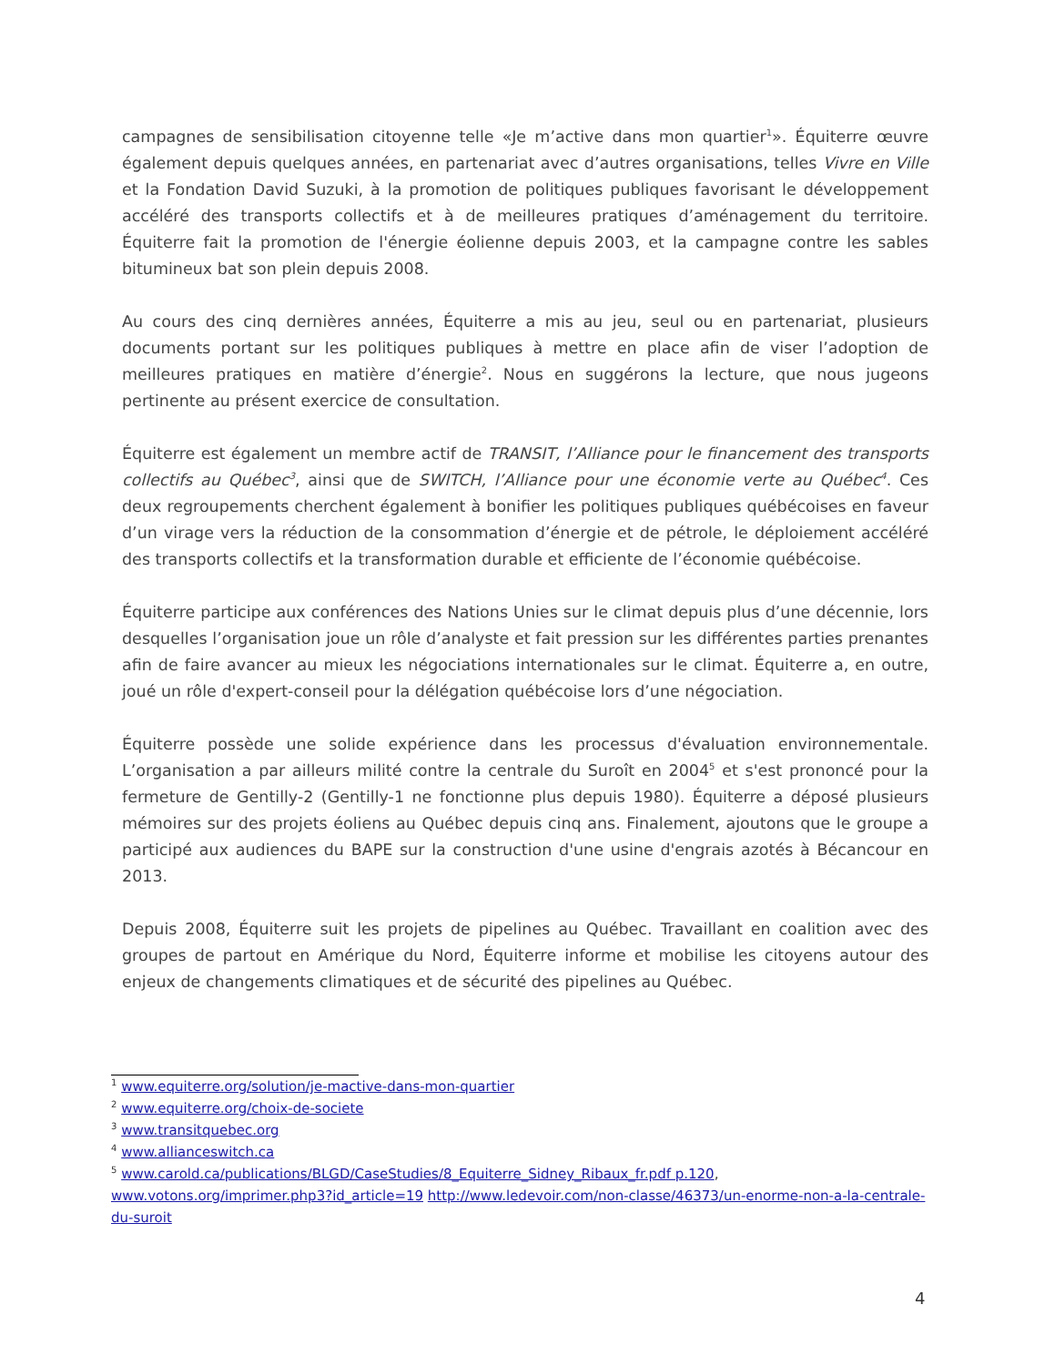campagnes de sensibilisation citoyenne telle «Je m’active dans mon quartier<sup>1</sup>». Équiterre œuvre également depuis quelques années, en partenariat avec d’autres organisations, telles Vivre en Ville et la Fondation David Suzuki, à la promotion de politiques publiques favorisant le développement accéléré des transports collectifs et à de meilleures pratiques d’aménagement du territoire. Équiterre fait la promotion de l'énergie éolienne depuis 2003, et la campagne contre les sables bitumineux bat son plein depuis 2008.
Au cours des cinq dernières années, Équiterre a mis au jeu, seul ou en partenariat, plusieurs documents portant sur les politiques publiques à mettre en place afin de viser l’adoption de meilleures pratiques en matière d’énergie<sup>2</sup>. Nous en suggérons la lecture, que nous jugeons pertinente au présent exercice de consultation.
Équiterre est également un membre actif de TRANSIT, l’Alliance pour le financement des transports collectifs au Québec<sup>3</sup>, ainsi que de SWITCH, l’Alliance pour une économie verte au Québec<sup>4</sup>. Ces deux regroupements cherchent également à bonifier les politiques publiques québécoises en faveur d’un virage vers la réduction de la consommation d’énergie et de pétrole, le déploiement accéléré des transports collectifs et la transformation durable et efficiente de l’économie québécoise.
Équiterre participe aux conférences des Nations Unies sur le climat depuis plus d’une décennie, lors desquelles l’organisation joue un rôle d’analyste et fait pression sur les différentes parties prenantes afin de faire avancer au mieux les négociations internationales sur le climat. Équiterre a, en outre, joué un rôle d'expert-conseil pour la délégation québécoise lors d’une négociation.
Équiterre possède une solide expérience dans les processus d'évaluation environnementale. L’organisation a par ailleurs milité contre la centrale du Suroît en 2004<sup>5</sup> et s'est prononcé pour la fermeture de Gentilly-2 (Gentilly-1 ne fonctionne plus depuis 1980). Équiterre a déposé plusieurs mémoires sur des projets éoliens au Québec depuis cinq ans. Finalement, ajoutons que le groupe a participé aux audiences du BAPE sur la construction d'une usine d'engrais azotés à Bécancour en 2013.
Depuis 2008, Équiterre suit les projets de pipelines au Québec. Travaillant en coalition avec des groupes de partout en Amérique du Nord, Équiterre informe et mobilise les citoyens autour des enjeux de changements climatiques et de sécurité des pipelines au Québec.
<sup>1</sup> www.equiterre.org/solution/je-mactive-dans-mon-quartier
<sup>2</sup> www.equiterre.org/choix-de-societe
<sup>3</sup> www.transitquebec.org
<sup>4</sup> www.allianceswitch.ca
<sup>5</sup> www.carold.ca/publications/BLGD/CaseStudies/8_Equiterre_Sidney_Ribaux_fr.pdf p.120, www.votons.org/imprimer.php3?id_article=19 http://www.ledevoir.com/non-classe/46373/un-enorme-non-a-la-centrale-du-suroit
4